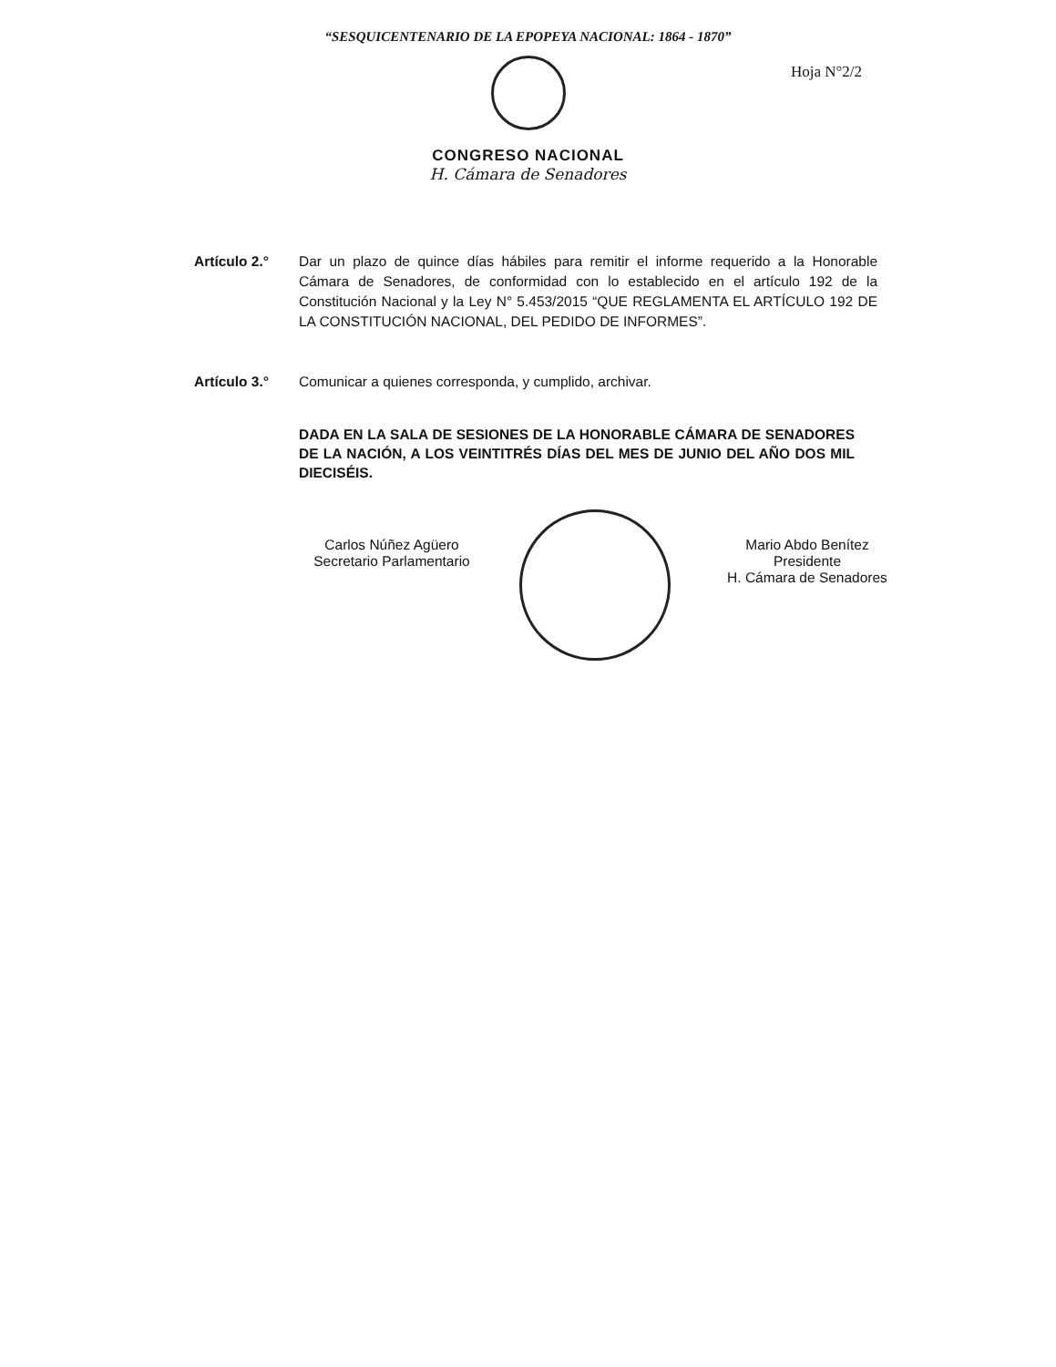“SESQUICENTENARIO DE LA EPOPEYA NACIONAL: 1864 - 1870”
Hoja N°2/2
CONGRESO NACIONAL
H. Cámara de Senadores
Artículo 2.° Dar un plazo de quince días hábiles para remitir el informe requerido a la Honorable Cámara de Senadores, de conformidad con lo establecido en el artículo 192 de la Constitución Nacional y la Ley N° 5.453/2015 “QUE REGLAMENTA EL ARTÍCULO 192 DE LA CONSTITUCIÓN NACIONAL, DEL PEDIDO DE INFORMES”.
Artículo 3.° Comunicar a quienes corresponda, y cumplido, archivar.
DADA EN LA SALA DE SESIONES DE LA HONORABLE CÁMARA DE SENADORES DE LA NACIÓN, A LOS VEINTITRÉS DÍAS DEL MES DE JUNIO DEL AÑO DOS MIL DIECISÉIS.
Carlos Núñez Agüero
Secretario Parlamentario
Mario Abdo Benítez
Presidente
H. Cámara de Senadores